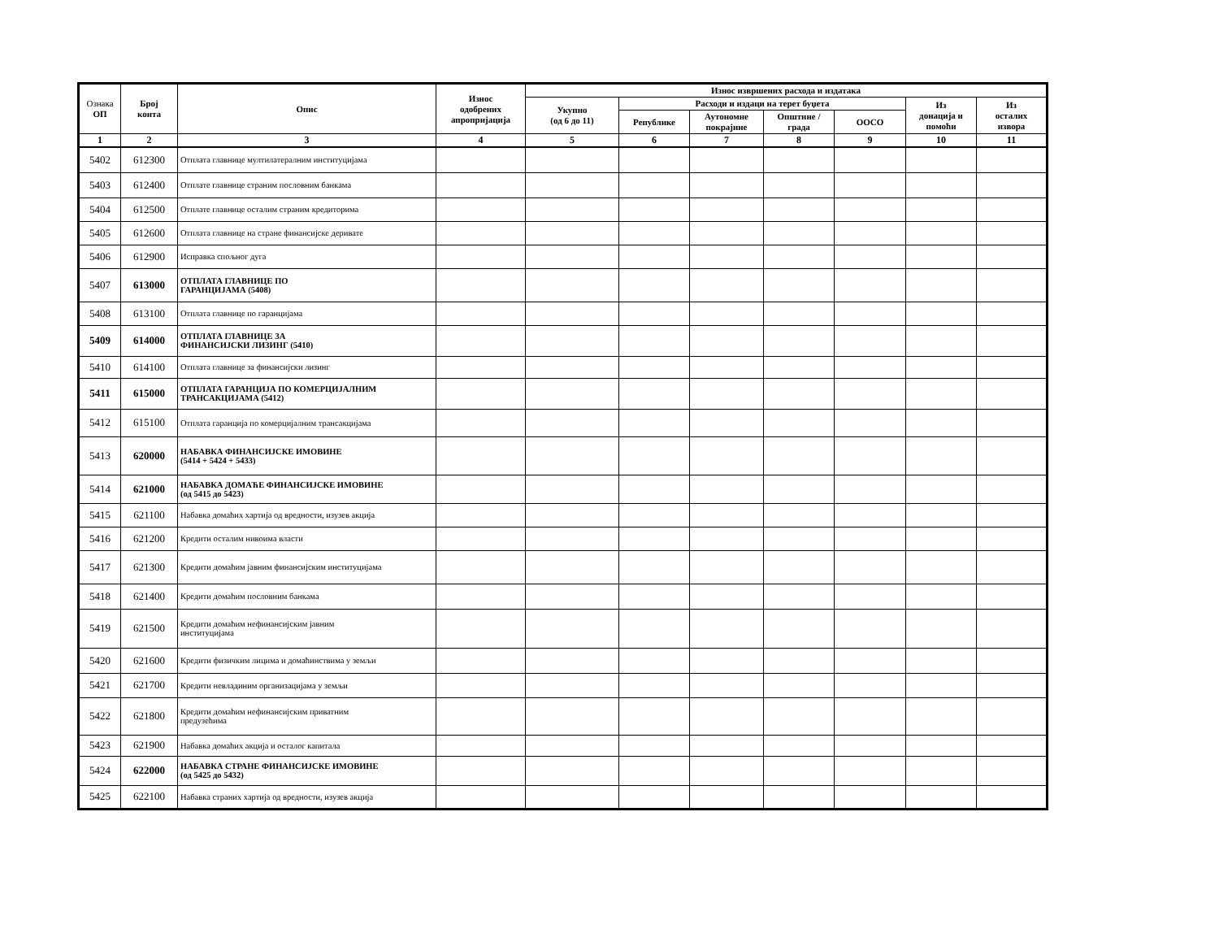| Ознака ОП | Број конта | Опис | Износ одобрених апропријација | Износ извршених расхода и издатака | | | | | | |
| --- | --- | --- | --- | --- | --- | --- | --- | --- | --- | --- |
| | | | | Укупно (од 6 до 11) | Расходи и издаци на терет буџета | | | | Из донација и помоћи | Из осталих извора |
| | | | | | Републике | Аутономне покрајине | Општине / града | ООСО | | |
| 1 | 2 | 3 | 4 | 5 | 6 | 7 | 8 | 9 | 10 | 11 |
| 5402 | 612300 | Отплата главнице мултилатералним институцијама | | | | | | | | |
| 5403 | 612400 | Отплате главнице страним пословним банкама | | | | | | | | |
| 5404 | 612500 | Отплате главнице осталим страним кредиторима | | | | | | | | |
| 5405 | 612600 | Отплата главнице на стране финансијске деривате | | | | | | | | |
| 5406 | 612900 | Исправка спољног дуга | | | | | | | | |
| 5407 | 613000 | ОТПЛАТА ГЛАВНИЦЕ ПО ГАРАНЦИЈАМА (5408) | | | | | | | | |
| 5408 | 613100 | Отплата главнице по гаранцијама | | | | | | | | |
| 5409 | 614000 | ОТПЛАТА ГЛАВНИЦЕ ЗА ФИНАНСИЈСКИ ЛИЗИНГ (5410) | | | | | | | | |
| 5410 | 614100 | Отплата главнице за финансијски лизинг | | | | | | | | |
| 5411 | 615000 | ОТПЛАТА ГАРАНЦИЈА ПО КОМЕРЦИЈАЛНИМ ТРАНСАКЦИЈАМА (5412) | | | | | | | | |
| 5412 | 615100 | Отплата гаранција по комерцијалним трансакцијама | | | | | | | | |
| 5413 | 620000 | НАБАВКА ФИНАНСИЈСКЕ ИМОВИНЕ (5414 + 5424 + 5433) | | | | | | | | |
| 5414 | 621000 | НАБАВКА ДОМАЋЕ ФИНАНСИЈСКЕ ИМОВИНЕ (од 5415 до 5423) | | | | | | | | |
| 5415 | 621100 | Набавка домаћих хартија од вредности, изузев акција | | | | | | | | |
| 5416 | 621200 | Кредити осталим нивоима власти | | | | | | | | |
| 5417 | 621300 | Кредити домаћим јавним финансијским институцијама | | | | | | | | |
| 5418 | 621400 | Кредити домаћим пословним банкама | | | | | | | | |
| 5419 | 621500 | Кредити домаћим нефинансијским јавним институцијама | | | | | | | | |
| 5420 | 621600 | Кредити физичким лицима и домаћинствима у земљи | | | | | | | | |
| 5421 | 621700 | Кредити невладиним организацијама у земљи | | | | | | | | |
| 5422 | 621800 | Кредити домаћим нефинансијским приватним предузећима | | | | | | | | |
| 5423 | 621900 | Набавка домаћих акција и осталог капитала | | | | | | | | |
| 5424 | 622000 | НАБАВКА СТРАНЕ ФИНАНСИЈСКЕ ИМОВИНЕ (од 5425 до 5432) | | | | | | | | |
| 5425 | 622100 | Набавка страних хартија од вредности, изузев акција | | | | | | | | |